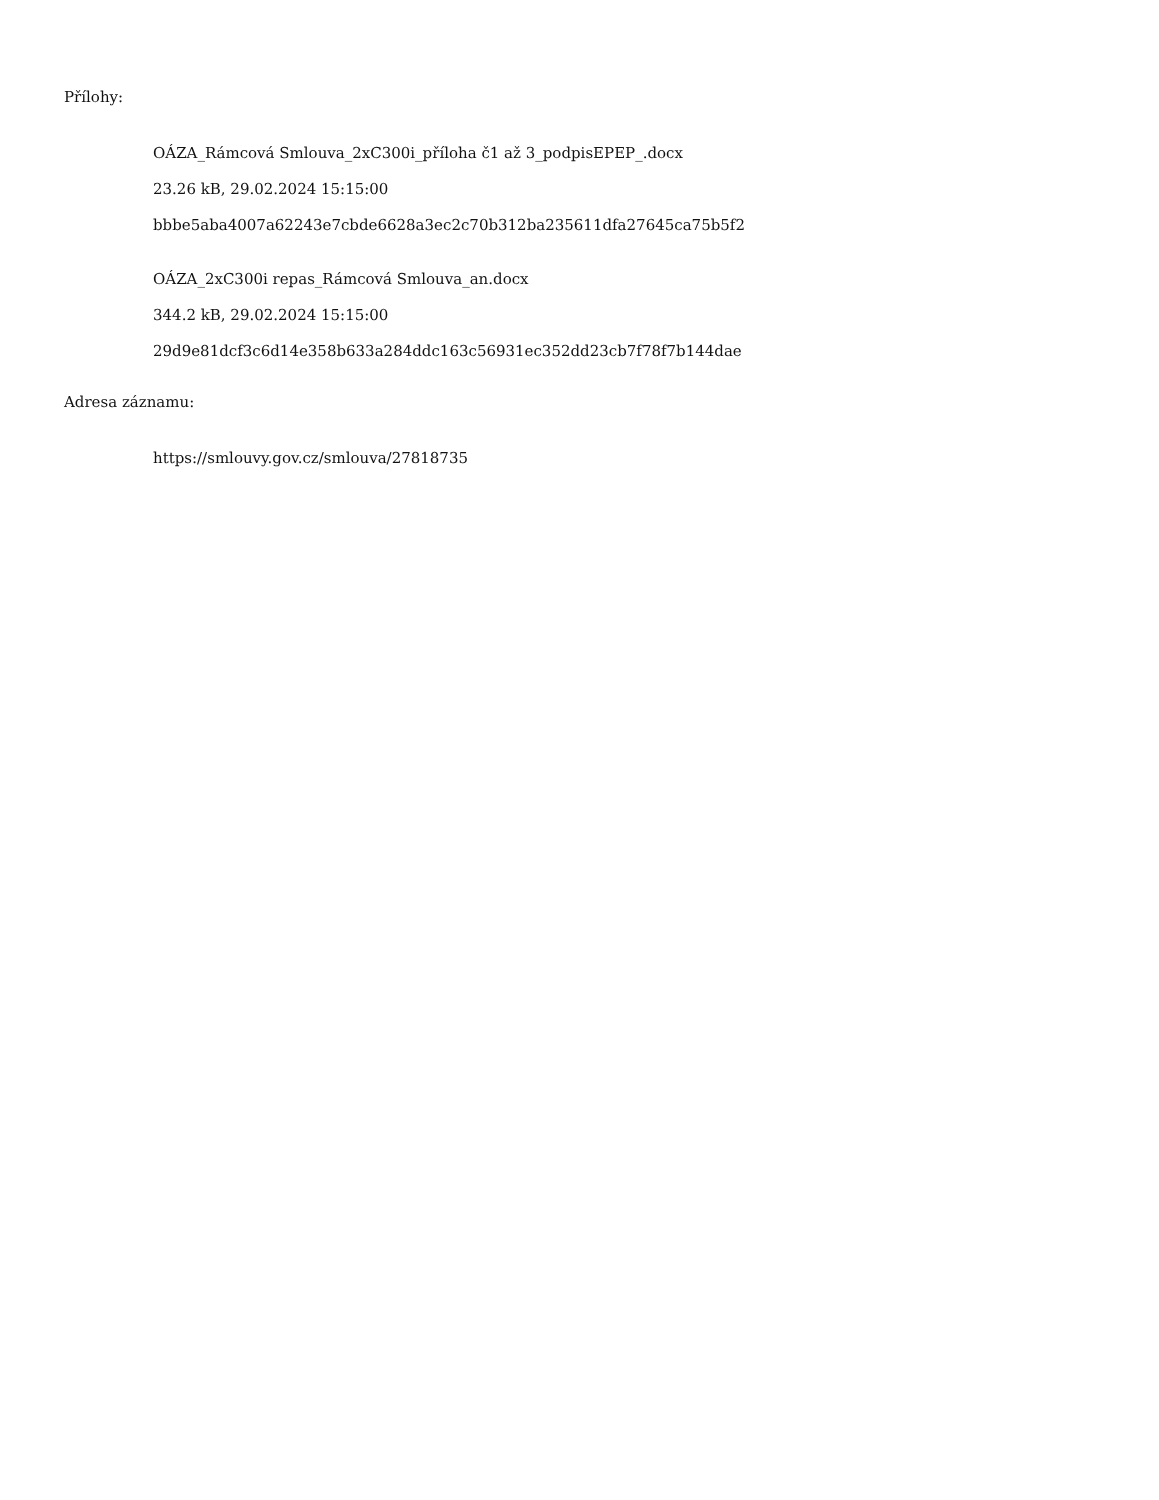Přílohy:
OÁZA_Rámcová Smlouva_2xC300i_příloha č1 až 3_podpisEPEP_.docx
23.26 kB, 29.02.2024 15:15:00
bbbe5aba4007a62243e7cbde6628a3ec2c70b312ba235611dfa27645ca75b5f2
OÁZA_2xC300i repas_Rámcová Smlouva_an.docx
344.2 kB, 29.02.2024 15:15:00
29d9e81dcf3c6d14e358b633a284ddc163c56931ec352dd23cb7f78f7b144dae
Adresa záznamu:
https://smlouvy.gov.cz/smlouva/27818735